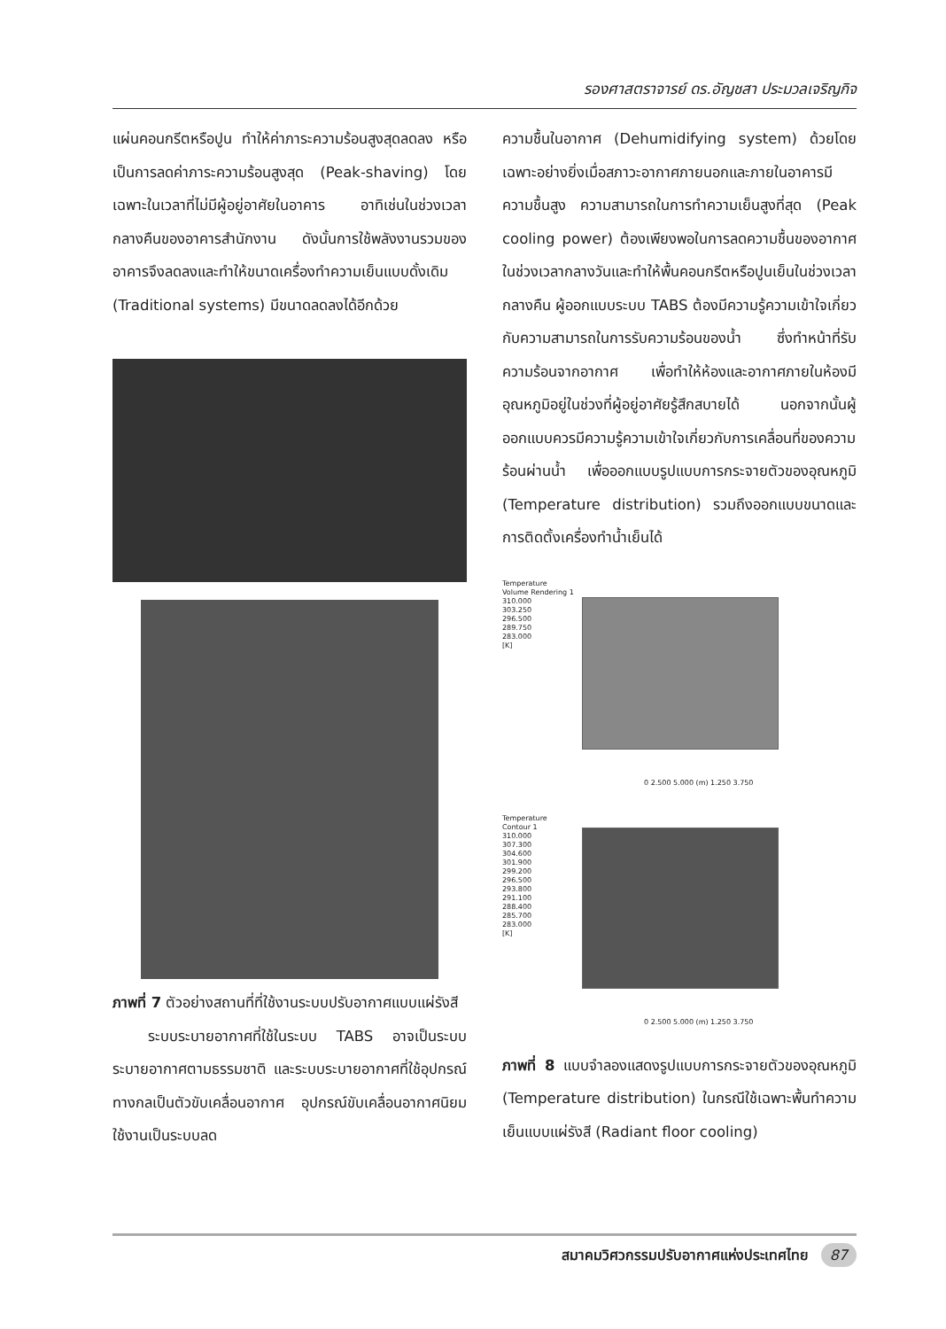รองศาสตราจารย์ ดร.อัญชสา ประมวลเจริญกิจ
แผ่นคอนกรีตหรือปูน ทำให้ค่าภาระความร้อนสูงสุดลดลง หรือเป็นการลดค่าภาระความร้อนสูงสุด (Peak-shaving) โดยเฉพาะในเวลาที่ไม่มีผู้อยู่อาศัยในอาคาร อาทิเช่นในช่วงเวลากลางคืนของอาคารสำนักงาน ดังนั้นการใช้พลังงานรวมของอาคารจึงลดลงและทำให้ขนาดเครื่องทำความเย็นแบบดั้งเดิม (Traditional systems) มีขนาดลดลงได้อีกด้วย
ภาพที่ 7 ตัวอย่างสถานที่ที่ใช้งานระบบปรับอากาศแบบแผ่รังสี
ระบบระบายอากาศที่ใช้ในระบบ TABS อาจเป็นระบบระบายอากาศตามธรรมชาติ และระบบระบายอากาศที่ใช้อุปกรณ์ทางกลเป็นตัวขับเคลื่อนอากาศ อุปกรณ์ขับเคลื่อนอากาศนิยมใช้งานเป็นระบบลด
ความชื้นในอากาศ (Dehumidifying system) ด้วยโดยเฉพาะอย่างยิ่งเมื่อสภาวะอากาศภายนอกและภายในอาคารมีความชื้นสูง ความสามารถในการทำความเย็นสูงที่สุด (Peak cooling power) ต้องเพียงพอในการลดความชื้นของอากาศในช่วงเวลากลางวันและทำให้พื้นคอนกรีตหรือปูนเย็นในช่วงเวลากลางคืน ผู้ออกแบบระบบ TABS ต้องมีความรู้ความเข้าใจเกี่ยวกับความสามารถในการรับความร้อนของน้ำ ซึ่งทำหน้าที่รับความร้อนจากอากาศ เพื่อทำให้ห้องและอากาศภายในห้องมีอุณหภูมิอยู่ในช่วงที่ผู้อยู่อาศัยรู้สึกสบายได้ นอกจากนั้นผู้ออกแบบควรมีความรู้ความเข้าใจเกี่ยวกับการเคลื่อนที่ของความร้อนผ่านน้ำ เพื่อออกแบบรูปแบบการกระจายตัวของอุณหภูมิ (Temperature distribution) รวมถึงออกแบบขนาดและการติดตั้งเครื่องทำน้ำเย็นได้
Temperature
Volume Rendering 1
310.000
303.250
296.500
289.750
283.000
[K]
0 2.500 5.000 (m) 1.250 3.750
Temperature
Contour 1
310.000
307.300
304.600
301.900
299.200
296.500
293.800
291.100
288.400
285.700
283.000
[K]
0 2.500 5.000 (m) 1.250 3.750
ภาพที่ 8 แบบจำลองแสดงรูปแบบการกระจายตัวของอุณหภูมิ (Temperature distribution) ในกรณีใช้เฉพาะพื้นทำความเย็นแบบแผ่รังสี (Radiant floor cooling)
สมาคมวิศวกรรมปรับอากาศแห่งประเทศไทย 87